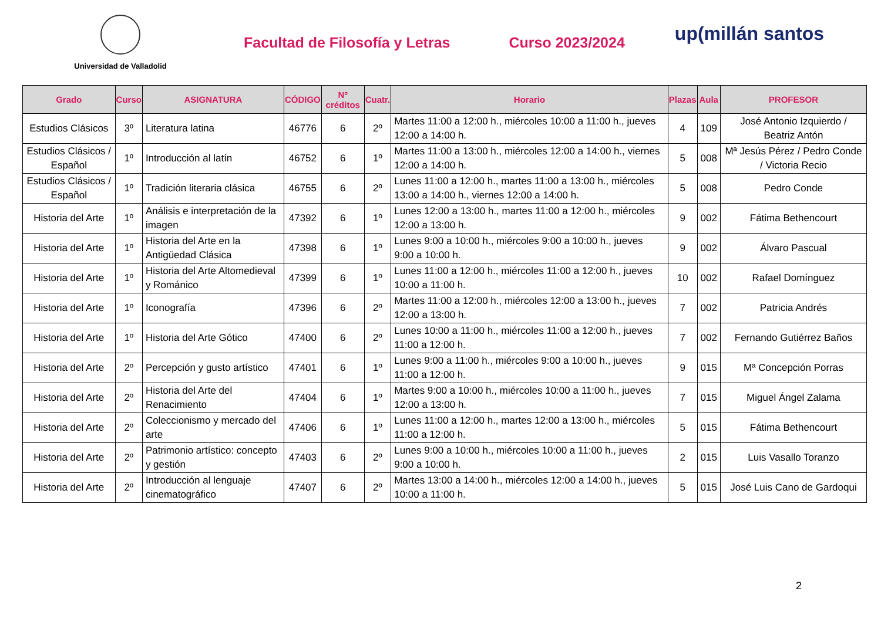Universidad de Valladolid
Facultad de Filosofía y Letras Curso 2023/2024
up(millán santos
| Grado | Curso | ASIGNATURA | CÓDIGO | Nº créditos | Cuatr. | Horario | Plazas | Aula | PROFESOR |
| --- | --- | --- | --- | --- | --- | --- | --- | --- | --- |
| Estudios Clásicos | 3º | Literatura latina | 46776 | 6 | 2º | Martes 11:00 a 12:00 h., miércoles 10:00 a 11:00 h., jueves 12:00 a 14:00 h. | 4 | 109 | José Antonio Izquierdo / Beatriz Antón |
| Estudios Clásicos / Español | 1º | Introducción al latín | 46752 | 6 | 1º | Martes 11:00 a 13:00 h., miércoles 12:00 a 14:00 h., viernes 12:00 a 14:00 h. | 5 | 008 | Mª Jesús Pérez / Pedro Conde / Victoria Recio |
| Estudios Clásicos / Español | 1º | Tradición literaria clásica | 46755 | 6 | 2º | Lunes 11:00 a 12:00 h., martes 11:00 a 13:00 h., miércoles 13:00 a 14:00 h., viernes 12:00 a 14:00 h. | 5 | 008 | Pedro Conde |
| Historia del Arte | 1º | Análisis e interpretación de la imagen | 47392 | 6 | 1º | Lunes 12:00 a 13:00 h., martes 11:00 a 12:00 h., miércoles 12:00 a 13:00 h. | 9 | 002 | Fátima Bethencourt |
| Historia del Arte | 1º | Historia del Arte en la Antigüedad Clásica | 47398 | 6 | 1º | Lunes 9:00 a 10:00 h., miércoles 9:00 a 10:00 h., jueves 9:00 a 10:00 h. | 9 | 002 | Álvaro Pascual |
| Historia del Arte | 1º | Historia del Arte Altomedieval y Románico | 47399 | 6 | 1º | Lunes 11:00 a 12:00 h., miércoles 11:00 a 12:00 h., jueves 10:00 a 11:00 h. | 10 | 002 | Rafael Domínguez |
| Historia del Arte | 1º | Iconografía | 47396 | 6 | 2º | Martes 11:00 a 12:00 h., miércoles 12:00 a 13:00 h., jueves 12:00 a 13:00 h. | 7 | 002 | Patricia Andrés |
| Historia del Arte | 1º | Historia del Arte Gótico | 47400 | 6 | 2º | Lunes 10:00 a 11:00 h., miércoles 11:00 a 12:00 h., jueves 11:00 a 12:00 h. | 7 | 002 | Fernando Gutiérrez Baños |
| Historia del Arte | 2º | Percepción y gusto artístico | 47401 | 6 | 1º | Lunes 9:00 a 11:00 h., miércoles 9:00 a 10:00 h., jueves 11:00 a 12:00 h. | 9 | 015 | Mª Concepción Porras |
| Historia del Arte | 2º | Historia del Arte del Renacimiento | 47404 | 6 | 1º | Martes 9:00 a 10:00 h., miércoles 10:00 a 11:00 h., jueves 12:00 a 13:00 h. | 7 | 015 | Miguel Ángel Zalama |
| Historia del Arte | 2º | Coleccionismo y mercado del arte | 47406 | 6 | 1º | Lunes 11:00 a 12:00 h., martes 12:00 a 13:00 h., miércoles 11:00 a 12:00 h. | 5 | 015 | Fátima Bethencourt |
| Historia del Arte | 2º | Patrimonio artístico: concepto y gestión | 47403 | 6 | 2º | Lunes 9:00 a 10:00 h., miércoles 10:00 a 11:00 h., jueves 9:00 a 10:00 h. | 2 | 015 | Luis Vasallo Toranzo |
| Historia del Arte | 2º | Introducción al lenguaje cinematográfico | 47407 | 6 | 2º | Martes 13:00 a 14:00 h., miércoles 12:00 a 14:00 h., jueves 10:00 a 11:00 h. | 5 | 015 | José Luis Cano de Gardoqui |
2